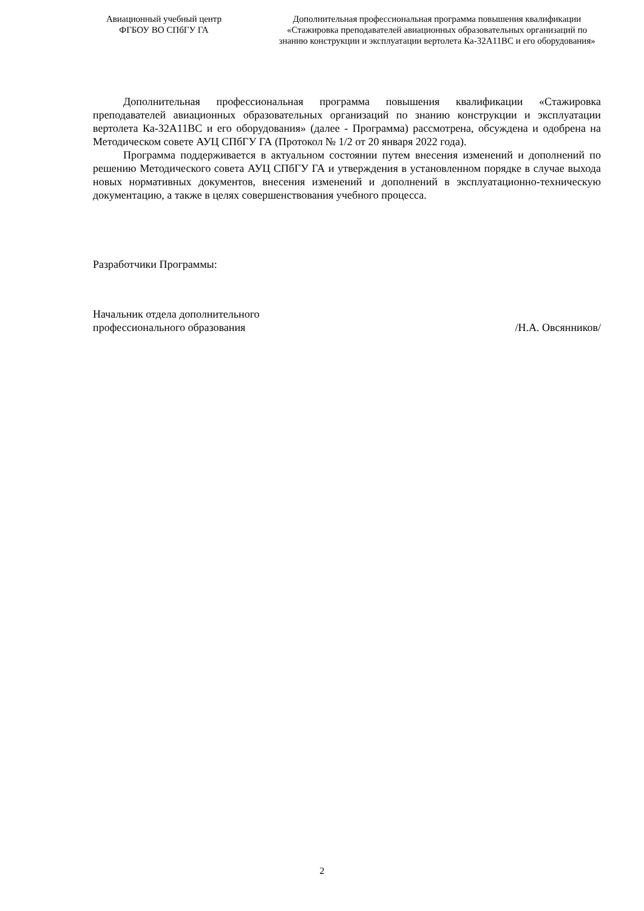Авиационный учебный центр
ФГБОУ ВО СПбГУ ГА
Дополнительная профессиональная программа повышения квалификации
«Стажировка преподавателей авиационных образовательных организаций по
знанию конструкции и эксплуатации вертолета Ка-32А11ВС и его оборудования»
Дополнительная профессиональная программа повышения квалификации «Стажировка преподавателей авиационных образовательных организаций по знанию конструкции и эксплуатации вертолета Ка-32А11ВС и его оборудования» (далее - Программа) рассмотрена, обсуждена и одобрена на Методическом совете АУЦ СПбГУ ГА (Протокол № 1/2 от 20 января 2022 года).
Программа поддерживается в актуальном состоянии путем внесения изменений и дополнений по решению Методического совета АУЦ СПбГУ ГА и утверждения в установленном порядке в случае выхода новых нормативных документов, внесения изменений и дополнений в эксплуатационно-техническую документацию, а также в целях совершенствования учебного процесса.
Разработчики Программы:
Начальник отдела дополнительного
профессионального образования /Н.А. Овсянников/
2